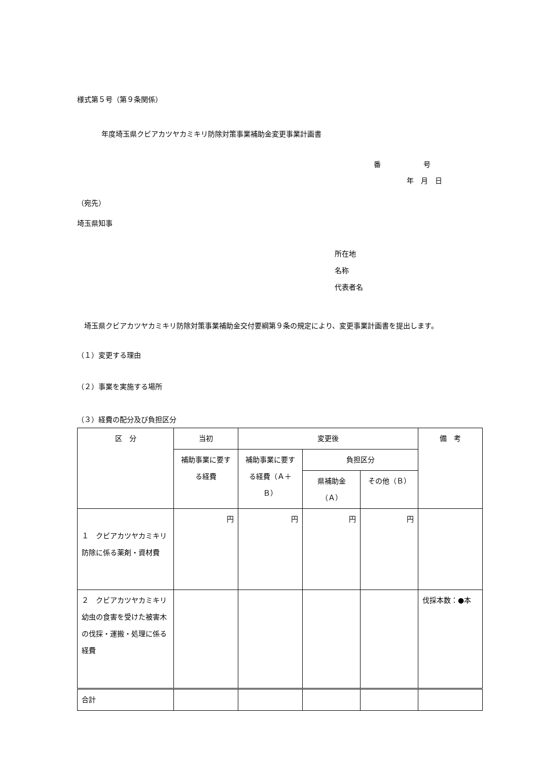様式第５号（第９条関係）
年度埼玉県クビアカツヤカミキリ防除対策事業補助金変更事業計画書
番　　　　　　号
年　月　日
（宛先）
埼玉県知事
所在地
名称
代表者名
　埼玉県クビアカツヤカミキリ防除対策事業補助金交付要綱第９条の規定により、変更事業計画書を提出します。
（１）変更する理由
（２）事業を実施する場所
（３）経費の配分及び負担区分
| 区 分 | 当初 | 変更後 | | | 備 考 |
| --- | --- | --- | --- | --- | --- |
| | 補助事業に要する経費 | 補助事業に要する経費（Ａ＋Ｂ） | 負担区分 | | |
| | | | 県補助金（Ａ） | その他（Ｂ） | |
| １ クビアカツヤカミキリ防除に係る薬剤・資材費 | 円 | 円 | 円 | 円 | |
| ２ クビアカツヤカミキリ幼虫の食害を受けた被害木の伐採・運搬・処理に係る経費 | | | | | 伐採本数：●本 |
| 合計 | | | | | |